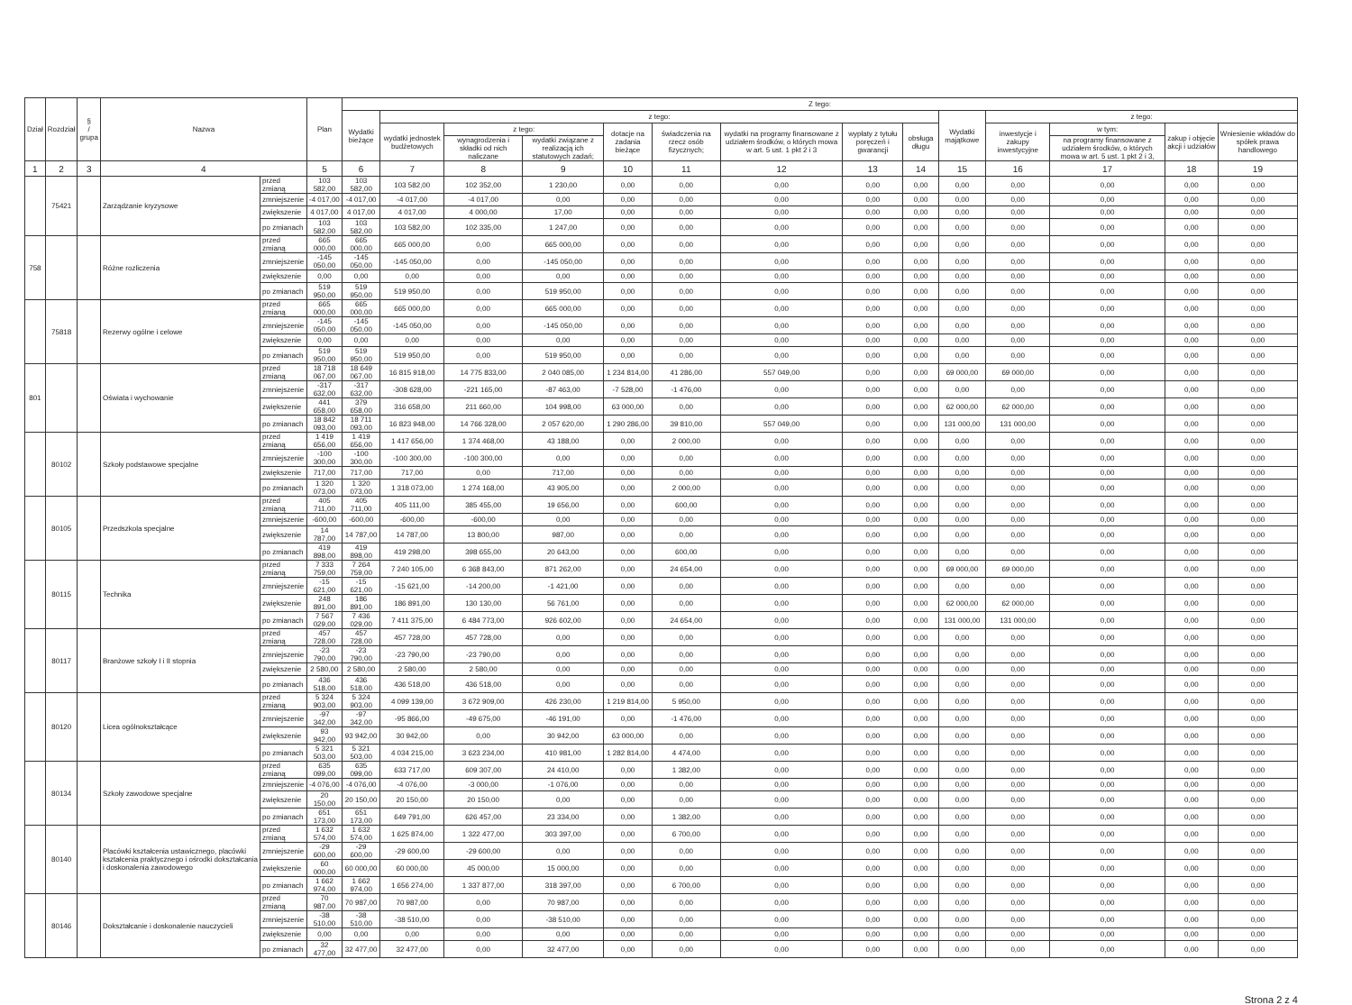| Dział | Rozdział | § / grupa | Nazwa | | Plan | Z tego: | | | | | | | | | | | | | |
| --- | --- | --- | --- | --- | --- | --- | --- | --- | --- | --- | --- | --- | --- | --- | --- | --- | --- | --- | --- |
| | | | | | | Wydatki bieżące | z tego: | | | | | | | | Wydatki majątkowe | z tego: | | | |
| | | | | | | | wydatki jednostek budżetowych | z tego: | | dotacje na zadania bieżące | świadczenia na rzecz osób fizycznych; | wydatki na programy finansowane z udziałem środków, o których mowa w art. 5 ust. 1 pkt 2 i 3 | wypłaty z tytułu poręczeń i gwarancji | obsługa długu | | inwestycje i zakupy inwestycyjne | w tym: | zakup i objęcie akcji i udziałów | Wniesienie wkładów do spółek prawa handlowego |
| | | | | | | | | wynagrodzenia i składki od nich naliczane | wydatki związane z realizacją ich statutowych zadań; | | | | | | | | na programy finansowane z udziałem środków, o których mowa w art. 5 ust. 1 pkt 2 i 3, | | |
| 1 | 2 | 3 | 4 | | 5 | 6 | 7 | 8 | 9 | 10 | 11 | 12 | 13 | 14 | 15 | 16 | 17 | 18 | 19 |
| | 75421 | | Zarządzanie kryzysowe | przed zmianą | 103 582,00 | 103 582,00 | 103 582,00 | 102 352,00 | 1 230,00 | 0,00 | 0,00 | 0,00 | 0,00 | 0,00 | 0,00 | 0,00 | 0,00 | 0,00 | 0,00 |
| | | | | zmniejszenie | -4 017,00 | -4 017,00 | -4 017,00 | -4 017,00 | 0,00 | 0,00 | 0,00 | 0,00 | 0,00 | 0,00 | 0,00 | 0,00 | 0,00 | 0,00 | 0,00 |
| | | | | zwiększenie | 4 017,00 | 4 017,00 | 4 017,00 | 4 000,00 | 17,00 | 0,00 | 0,00 | 0,00 | 0,00 | 0,00 | 0,00 | 0,00 | 0,00 | 0,00 | 0,00 |
| | | | | po zmianach | 103 582,00 | 103 582,00 | 103 582,00 | 102 335,00 | 1 247,00 | 0,00 | 0,00 | 0,00 | 0,00 | 0,00 | 0,00 | 0,00 | 0,00 | 0,00 | 0,00 |
| 758 | | | Różne rozliczenia | przed zmianą | 665 000,00 | 665 000,00 | 665 000,00 | 0,00 | 665 000,00 | 0,00 | 0,00 | 0,00 | 0,00 | 0,00 | 0,00 | 0,00 | 0,00 | 0,00 | 0,00 |
| | | | | zmniejszenie | -145 050,00 | -145 050,00 | -145 050,00 | 0,00 | -145 050,00 | 0,00 | 0,00 | 0,00 | 0,00 | 0,00 | 0,00 | 0,00 | 0,00 | 0,00 | 0,00 |
| | | | | zwiększenie | 0,00 | 0,00 | 0,00 | 0,00 | 0,00 | 0,00 | 0,00 | 0,00 | 0,00 | 0,00 | 0,00 | 0,00 | 0,00 | 0,00 | 0,00 |
| | | | | po zmianach | 519 950,00 | 519 950,00 | 519 950,00 | 0,00 | 519 950,00 | 0,00 | 0,00 | 0,00 | 0,00 | 0,00 | 0,00 | 0,00 | 0,00 | 0,00 | 0,00 |
| | 75818 | | Rezerwy ogólne i celowe | przed zmianą | 665 000,00 | 665 000,00 | 665 000,00 | 0,00 | 665 000,00 | 0,00 | 0,00 | 0,00 | 0,00 | 0,00 | 0,00 | 0,00 | 0,00 | 0,00 | 0,00 |
| | | | | zmniejszenie | -145 050,00 | -145 050,00 | -145 050,00 | 0,00 | -145 050,00 | 0,00 | 0,00 | 0,00 | 0,00 | 0,00 | 0,00 | 0,00 | 0,00 | 0,00 | 0,00 |
| | | | | zwiększenie | 0,00 | 0,00 | 0,00 | 0,00 | 0,00 | 0,00 | 0,00 | 0,00 | 0,00 | 0,00 | 0,00 | 0,00 | 0,00 | 0,00 | 0,00 |
| | | | | po zmianach | 519 950,00 | 519 950,00 | 519 950,00 | 0,00 | 519 950,00 | 0,00 | 0,00 | 0,00 | 0,00 | 0,00 | 0,00 | 0,00 | 0,00 | 0,00 | 0,00 |
| 801 | | | Oświata i wychowanie | przed zmianą | 18 718 067,00 | 18 649 067,00 | 16 815 918,00 | 14 775 833,00 | 2 040 085,00 | 1 234 814,00 | 41 286,00 | 557 049,00 | 0,00 | 0,00 | 69 000,00 | 69 000,00 | 0,00 | 0,00 | 0,00 |
| | | | | zmniejszenie | -317 632,00 | -317 632,00 | -308 628,00 | -221 165,00 | -87 463,00 | -7 528,00 | -1 476,00 | 0,00 | 0,00 | 0,00 | 0,00 | 0,00 | 0,00 | 0,00 | 0,00 |
| | | | | zwiększenie | 441 658,00 | 379 658,00 | 316 658,00 | 211 660,00 | 104 998,00 | 63 000,00 | 0,00 | 0,00 | 0,00 | 0,00 | 62 000,00 | 62 000,00 | 0,00 | 0,00 | 0,00 |
| | | | | po zmianach | 18 842 093,00 | 18 711 093,00 | 16 823 948,00 | 14 766 328,00 | 2 057 620,00 | 1 290 286,00 | 39 810,00 | 557 049,00 | 0,00 | 0,00 | 131 000,00 | 131 000,00 | 0,00 | 0,00 | 0,00 |
| | 80102 | | Szkoły podstawowe specjalne | przed zmianą | 1 419 656,00 | 1 419 656,00 | 1 417 656,00 | 1 374 468,00 | 43 188,00 | 0,00 | 2 000,00 | 0,00 | 0,00 | 0,00 | 0,00 | 0,00 | 0,00 | 0,00 | 0,00 |
| | | | | zmniejszenie | -100 300,00 | -100 300,00 | -100 300,00 | -100 300,00 | 0,00 | 0,00 | 0,00 | 0,00 | 0,00 | 0,00 | 0,00 | 0,00 | 0,00 | 0,00 | 0,00 |
| | | | | zwiększenie | 717,00 | 717,00 | 717,00 | 0,00 | 717,00 | 0,00 | 0,00 | 0,00 | 0,00 | 0,00 | 0,00 | 0,00 | 0,00 | 0,00 | 0,00 |
| | | | | po zmianach | 1 320 073,00 | 1 320 073,00 | 1 318 073,00 | 1 274 168,00 | 43 905,00 | 0,00 | 2 000,00 | 0,00 | 0,00 | 0,00 | 0,00 | 0,00 | 0,00 | 0,00 | 0,00 |
| | 80105 | | Przedszkola specjalne | przed zmianą | 405 711,00 | 405 711,00 | 405 111,00 | 385 455,00 | 19 656,00 | 0,00 | 600,00 | 0,00 | 0,00 | 0,00 | 0,00 | 0,00 | 0,00 | 0,00 | 0,00 |
| | | | | zmniejszenie | -600,00 | -600,00 | -600,00 | -600,00 | 0,00 | 0,00 | 0,00 | 0,00 | 0,00 | 0,00 | 0,00 | 0,00 | 0,00 | 0,00 | 0,00 |
| | | | | zwiększenie | 14 787,00 | 14 787,00 | 14 787,00 | 13 800,00 | 987,00 | 0,00 | 0,00 | 0,00 | 0,00 | 0,00 | 0,00 | 0,00 | 0,00 | 0,00 | 0,00 |
| | | | | po zmianach | 419 898,00 | 419 898,00 | 419 298,00 | 398 655,00 | 20 643,00 | 0,00 | 600,00 | 0,00 | 0,00 | 0,00 | 0,00 | 0,00 | 0,00 | 0,00 | 0,00 |
| | 80115 | | Technika | przed zmianą | 7 333 759,00 | 7 264 759,00 | 7 240 105,00 | 6 368 843,00 | 871 262,00 | 0,00 | 24 654,00 | 0,00 | 0,00 | 0,00 | 69 000,00 | 69 000,00 | 0,00 | 0,00 | 0,00 |
| | | | | zmniejszenie | -15 621,00 | -15 621,00 | -15 621,00 | -14 200,00 | -1 421,00 | 0,00 | 0,00 | 0,00 | 0,00 | 0,00 | 0,00 | 0,00 | 0,00 | 0,00 | 0,00 |
| | | | | zwiększenie | 248 891,00 | 186 891,00 | 186 891,00 | 130 130,00 | 56 761,00 | 0,00 | 0,00 | 0,00 | 0,00 | 0,00 | 62 000,00 | 62 000,00 | 0,00 | 0,00 | 0,00 |
| | | | | po zmianach | 7 567 029,00 | 7 436 029,00 | 7 411 375,00 | 6 484 773,00 | 926 602,00 | 0,00 | 24 654,00 | 0,00 | 0,00 | 0,00 | 131 000,00 | 131 000,00 | 0,00 | 0,00 | 0,00 |
| | 80117 | | Branżowe szkoły I i II stopnia | przed zmianą | 457 728,00 | 457 728,00 | 457 728,00 | 457 728,00 | 0,00 | 0,00 | 0,00 | 0,00 | 0,00 | 0,00 | 0,00 | 0,00 | 0,00 | 0,00 | 0,00 |
| | | | | zmniejszenie | -23 790,00 | -23 790,00 | -23 790,00 | -23 790,00 | 0,00 | 0,00 | 0,00 | 0,00 | 0,00 | 0,00 | 0,00 | 0,00 | 0,00 | 0,00 | 0,00 |
| | | | | zwiększenie | 2 580,00 | 2 580,00 | 2 580,00 | 2 580,00 | 0,00 | 0,00 | 0,00 | 0,00 | 0,00 | 0,00 | 0,00 | 0,00 | 0,00 | 0,00 | 0,00 |
| | | | | po zmianach | 436 518,00 | 436 518,00 | 436 518,00 | 436 518,00 | 0,00 | 0,00 | 0,00 | 0,00 | 0,00 | 0,00 | 0,00 | 0,00 | 0,00 | 0,00 | 0,00 |
| | 80120 | | Licea ogólnokształcące | przed zmianą | 5 324 903,00 | 5 324 903,00 | 4 099 139,00 | 3 672 909,00 | 426 230,00 | 1 219 814,00 | 5 950,00 | 0,00 | 0,00 | 0,00 | 0,00 | 0,00 | 0,00 | 0,00 | 0,00 |
| | | | | zmniejszenie | -97 342,00 | -97 342,00 | -95 866,00 | -49 675,00 | -46 191,00 | 0,00 | -1 476,00 | 0,00 | 0,00 | 0,00 | 0,00 | 0,00 | 0,00 | 0,00 | 0,00 |
| | | | | zwiększenie | 93 942,00 | 93 942,00 | 30 942,00 | 0,00 | 30 942,00 | 63 000,00 | 0,00 | 0,00 | 0,00 | 0,00 | 0,00 | 0,00 | 0,00 | 0,00 | 0,00 |
| | | | | po zmianach | 5 321 503,00 | 5 321 503,00 | 4 034 215,00 | 3 623 234,00 | 410 981,00 | 1 282 814,00 | 4 474,00 | 0,00 | 0,00 | 0,00 | 0,00 | 0,00 | 0,00 | 0,00 | 0,00 |
| | 80134 | | Szkoły zawodowe specjalne | przed zmianą | 635 099,00 | 635 099,00 | 633 717,00 | 609 307,00 | 24 410,00 | 0,00 | 1 382,00 | 0,00 | 0,00 | 0,00 | 0,00 | 0,00 | 0,00 | 0,00 | 0,00 |
| | | | | zmniejszenie | -4 076,00 | -4 076,00 | -4 076,00 | -3 000,00 | -1 076,00 | 0,00 | 0,00 | 0,00 | 0,00 | 0,00 | 0,00 | 0,00 | 0,00 | 0,00 | 0,00 |
| | | | | zwiększenie | 20 150,00 | 20 150,00 | 20 150,00 | 20 150,00 | 0,00 | 0,00 | 0,00 | 0,00 | 0,00 | 0,00 | 0,00 | 0,00 | 0,00 | 0,00 | 0,00 |
| | | | | po zmianach | 651 173,00 | 651 173,00 | 649 791,00 | 626 457,00 | 23 334,00 | 0,00 | 1 382,00 | 0,00 | 0,00 | 0,00 | 0,00 | 0,00 | 0,00 | 0,00 | 0,00 |
| | 80140 | | Placówki kształcenia ustawicznego, placówki kształcenia praktycznego i ośrodki dokształcania i doskonalenia zawodowego | przed zmianą | 1 632 574,00 | 1 632 574,00 | 1 625 874,00 | 1 322 477,00 | 303 397,00 | 0,00 | 6 700,00 | 0,00 | 0,00 | 0,00 | 0,00 | 0,00 | 0,00 | 0,00 | 0,00 |
| | | | | zmniejszenie | -29 600,00 | -29 600,00 | -29 600,00 | -29 600,00 | 0,00 | 0,00 | 0,00 | 0,00 | 0,00 | 0,00 | 0,00 | 0,00 | 0,00 | 0,00 | 0,00 |
| | | | | zwiększenie | 60 000,00 | 60 000,00 | 60 000,00 | 45 000,00 | 15 000,00 | 0,00 | 0,00 | 0,00 | 0,00 | 0,00 | 0,00 | 0,00 | 0,00 | 0,00 | 0,00 |
| | | | | po zmianach | 1 662 974,00 | 1 662 974,00 | 1 656 274,00 | 1 337 877,00 | 318 397,00 | 0,00 | 6 700,00 | 0,00 | 0,00 | 0,00 | 0,00 | 0,00 | 0,00 | 0,00 | 0,00 |
| | 80146 | | Dokształcanie i doskonalenie nauczycieli | przed zmianą | 70 987,00 | 70 987,00 | 70 987,00 | 0,00 | 70 987,00 | 0,00 | 0,00 | 0,00 | 0,00 | 0,00 | 0,00 | 0,00 | 0,00 | 0,00 | 0,00 |
| | | | | zmniejszenie | -38 510,00 | -38 510,00 | -38 510,00 | 0,00 | -38 510,00 | 0,00 | 0,00 | 0,00 | 0,00 | 0,00 | 0,00 | 0,00 | 0,00 | 0,00 | 0,00 |
| | | | | zwiększenie | 0,00 | 0,00 | 0,00 | 0,00 | 0,00 | 0,00 | 0,00 | 0,00 | 0,00 | 0,00 | 0,00 | 0,00 | 0,00 | 0,00 | 0,00 |
| | | | | po zmianach | 32 477,00 | 32 477,00 | 32 477,00 | 0,00 | 32 477,00 | 0,00 | 0,00 | 0,00 | 0,00 | 0,00 | 0,00 | 0,00 | 0,00 | 0,00 | 0,00 |
Strona 2 z 4